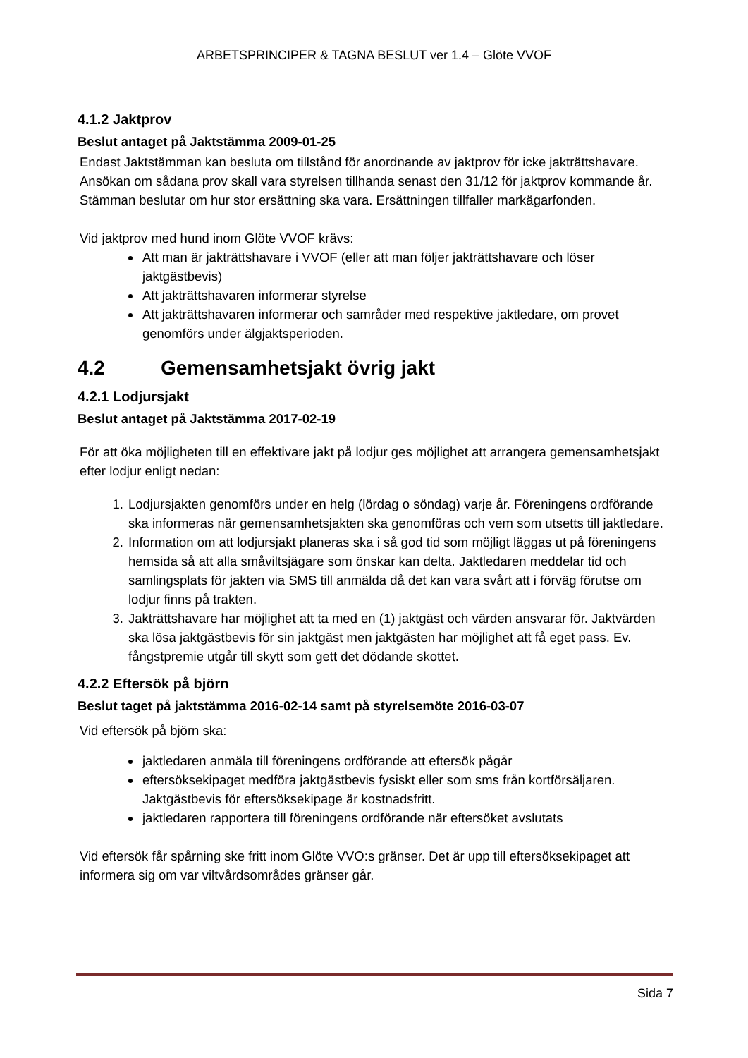ARBETSPRINCIPER & TAGNA BESLUT ver 1.4 – Glöte VVOF
4.1.2 Jaktprov
Beslut antaget på Jaktstämma 2009-01-25
Endast Jaktstämman kan besluta om tillstånd för anordnande av jaktprov för icke jakträttshavare. Ansökan om sådana prov skall vara styrelsen tillhanda senast den 31/12 för jaktprov kommande år. Stämman beslutar om hur stor ersättning ska vara. Ersättningen tillfaller markägarfonden.
Vid jaktprov med hund inom Glöte VVOF krävs:
Att man är jakträttshavare i VVOF (eller att man följer jakträttshavare och löser jaktgästbevis)
Att jakträttshavaren informerar styrelse
Att jakträttshavaren informerar och samråder med respektive jaktledare, om provet genomförs under älgjaktsperioden.
4.2 Gemensamhetsjakt övrig jakt
4.2.1 Lodjursjakt
Beslut antaget på Jaktstämma 2017-02-19
För att öka möjligheten till en effektivare jakt på lodjur ges möjlighet att arrangera gemensamhetsjakt efter lodjur enligt nedan:
1. Lodjursjakten genomförs under en helg (lördag o söndag) varje år. Föreningens ordförande ska informeras när gemensamhetsjakten ska genomföras och vem som utsetts till jaktledare.
2. Information om att lodjursjakt planeras ska i så god tid som möjligt läggas ut på föreningens hemsida så att alla småviltsjägare som önskar kan delta. Jaktledaren meddelar tid och samlingsplats för jakten via SMS till anmälda då det kan vara svårt att i förväg förutse om lodjur finns på trakten.
3. Jakträttshavare har möjlighet att ta med en (1) jaktgäst och värden ansvarar för. Jaktvärden ska lösa jaktgästbevis för sin jaktgäst men jaktgästen har möjlighet att få eget pass. Ev. fångstpremie utgår till skytt som gett det dödande skottet.
4.2.2 Eftersök på björn
Beslut taget på jaktstämma 2016-02-14 samt på styrelsemöte 2016-03-07
Vid eftersök på björn ska:
jaktledaren anmäla till föreningens ordförande att eftersök pågår
eftersöksekipaget medföra jaktgästbevis fysiskt eller som sms från kortförsäljaren. Jaktgästbevis för eftersöksekipage är kostnadsfritt.
jaktledaren rapportera till föreningens ordförande när eftersöket avslutats
Vid eftersök får spårning ske fritt inom Glöte VVO:s gränser. Det är upp till eftersöksekipaget att informera sig om var viltvårdsområdes gränser går.
Sida 7